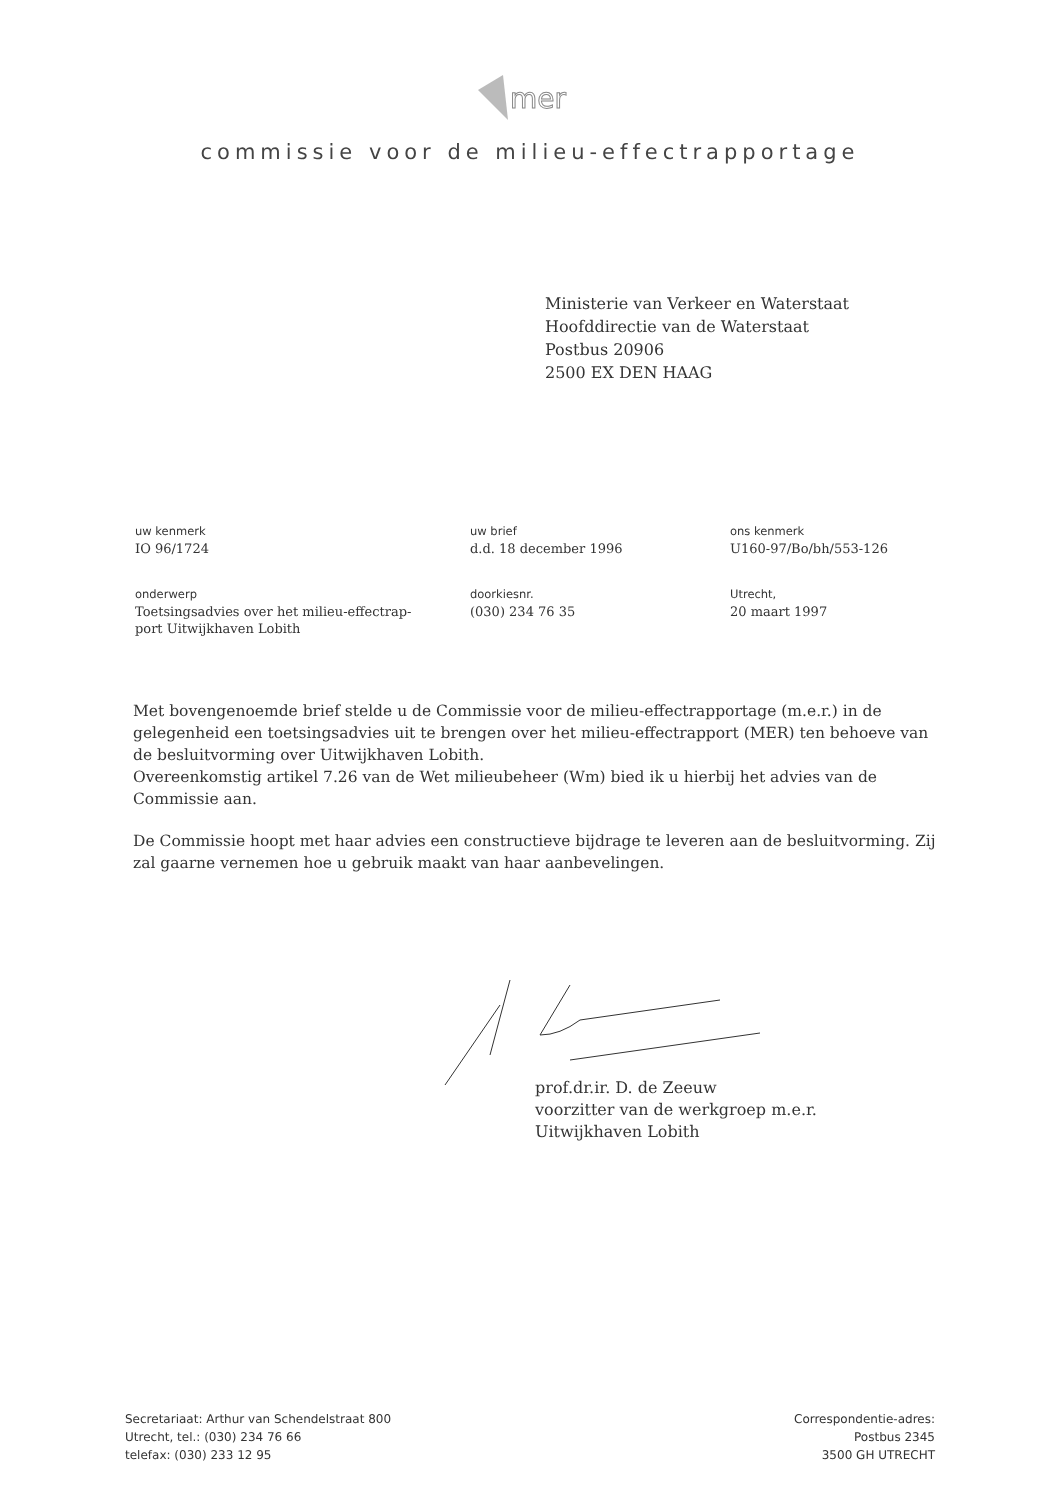mer
commissie voor de milieu-effectrapportage
Ministerie van Verkeer en Waterstaat
Hoofddirectie van de Waterstaat
Postbus 20906
2500 EX DEN HAAG
uw kenmerk
IO 96/1724
uw brief
d.d. 18 december 1996
ons kenmerk
U160-97/Bo/bh/553-126
onderwerp
Toetsingsadvies over het milieu-effectrap-
port Uitwijkhaven Lobith
doorkiesnr.
(030) 234 76 35
Utrecht,
20 maart 1997
Met bovengenoemde brief stelde u de Commissie voor de milieu-effectrapportage (m.e.r.) in de gelegenheid een toetsingsadvies uit te brengen over het milieu-effectrapport (MER) ten behoeve van de besluitvorming over Uitwijkhaven Lobith.
Overeenkomstig artikel 7.26 van de Wet milieubeheer (Wm) bied ik u hierbij het advies van de Commissie aan.
De Commissie hoopt met haar advies een constructieve bijdrage te leveren aan de besluitvorming. Zij zal gaarne vernemen hoe u gebruik maakt van haar aanbevelingen.
prof.dr.ir. D. de Zeeuw
voorzitter van de werkgroep m.e.r.
Uitwijkhaven Lobith
Secretariaat: Arthur van Schendelstraat 800
Utrecht, tel.: (030) 234 76 66
telefax: (030) 233 12 95
Correspondentie-adres:
Postbus 2345
3500 GH UTRECHT